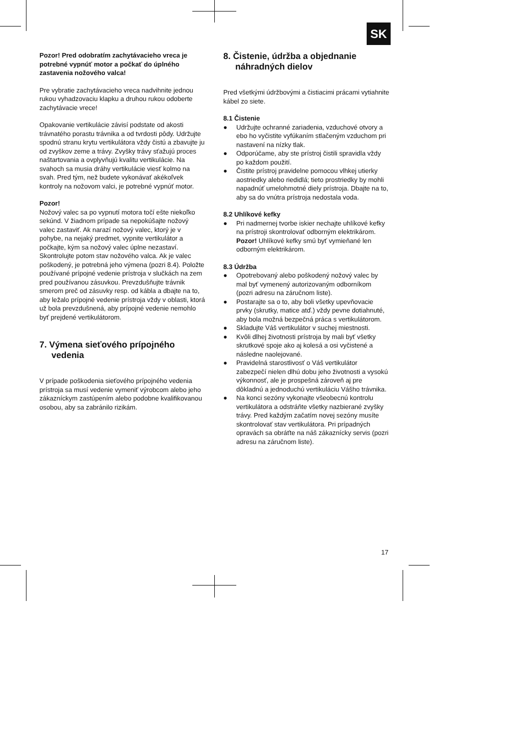SK
Pozor! Pred odobratím zachytávacieho vreca je potrebné vypnúť motor a počkať do úplného zastavenia nožového valca!
Pre vybratie zachytávacieho vreca nadvihnite jednou rukou vyhadzovaciu klapku a druhou rukou odoberte zachytávacie vrece!
Opakovanie vertikulácie závisí podstate od akosti trávnatého porastu trávnika a od tvrdosti pôdy. Udržujte spodnú stranu krytu vertikulátora vždy čistú a zbavujte ju od zvyškov zeme a trávy. Zvyšky trávy sťažujú proces naštartovania a ovplyvňujú kvalitu vertikulácie. Na svahoch sa musia dráhy vertikulácie viesť kolmo na svah. Pred tým, než budete vykonávať akékoľvek kontroly na nožovom valci, je potrebné vypnúť motor.
Pozor!
Nožový valec sa po vypnutí motora točí ešte niekoľko sekúnd. V žiadnom prípade sa nepokúšajte nožový valec zastaviť. Ak narazí nožový valec, ktorý je v pohybe, na nejaký predmet, vypnite vertikulátor a počkajte, kým sa nožový valec úplne nezastaví. Skontrolujte potom stav nožového valca. Ak je valec poškodený, je potrebná jeho výmena (pozri 8.4). Položte používané prípojné vedenie prístroja v slučkách na zem pred používanou zásuvkou. Prevzdušňujte trávnik smerom preč od zásuvky resp. od kábla a dbajte na to, aby ležalo prípojné vedenie prístroja vždy v oblasti, ktorá už bola prevzdušnená, aby prípojné vedenie nemohlo byť prejdené vertikulátorom.
7. Výmena sieťového prípojného vedenia
V prípade poškodenia sieťového prípojného vedenia prístroja sa musí vedenie vymeniť výrobcom alebo jeho zákazníckym zastúpením alebo podobne kvalifikovanou osobou, aby sa zabránilo rizikám.
8. Čistenie, údržba a objednanie náhradných dielov
Pred všetkými údržbovými a čistiacimi prácami vytiahnite kábel zo siete.
8.1 Čistenie
● Udržujte ochranné zariadenia, vzduchové otvory a ebo ho vyčistite vyfúkaním stlačeným vzduchom pri nastavení na nízky tlak.
● Odporúčame, aby ste prístroj čistili spravidla vždy po každom použití.
● Čistite prístroj pravidelne pomocou vlhkej utierky aostriedky alebo riedidlá; tieto prostriedky by mohli napadnúť umelohmotné diely prístroja. Dbajte na to, aby sa do vnútra prístroja nedostala voda.
8.2 Uhlíkové kefky
● Pri nadmernej tvorbe iskier nechajte uhlíkové kefky na prístroji skontrolovať odborným elektrikárom.
Pozor! Uhlíkové kefky smú byť vymieňané len odborným elektrikárom.
8.3 Údržba
● Opotrebovaný alebo poškodený nožový valec by mal byť vymenený autorizovaným odborníkom (pozri adresu na záručnom liste).
● Postarajte sa o to, aby boli všetky upevňovacie prvky (skrutky, matice atď.) vždy pevne dotiahnuté, aby bola možná bezpečná práca s vertikulátorom.
● Skladujte Váš vertikulátor v suchej miestnosti.
● Kvôli dlhej životnosti prístroja by mali byť všetky skrutkové spoje ako aj kolesá a osi vyčistené a následne naolejované.
● Pravidelná starostlivosť o Váš vertikulátor zabezpečí nielen dlhú dobu jeho životnosti a vysokú výkonnosť, ale je prospešná zároveň aj pre dôkladnú a jednoduchú vertikuláciu Vášho trávnika.
● Na konci sezóny vykonajte všeobecnú kontrolu vertikulátora a odstráňte všetky nazbierané zvyšky trávy. Pred každým začatím novej sezóny musíte skontrolovať stav vertikulátora. Pri prípadných opravách sa obráťte na náš zákaznícky servis (pozri adresu na záručnom liste).
17